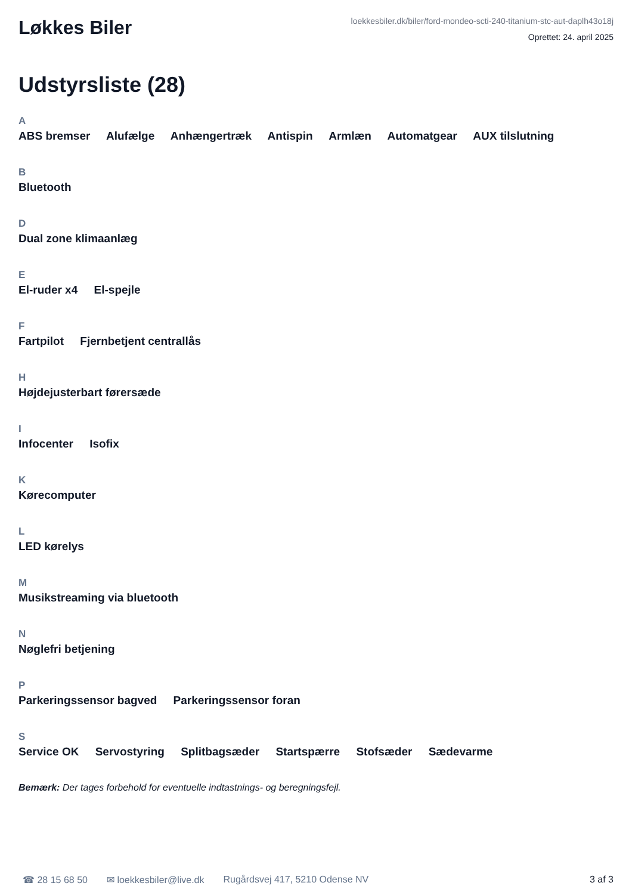Løkkes Biler
loekkesbiler.dk/biler/ford-mondeo-scti-240-titanium-stc-aut-daplh43o18j
Oprettet: 24. april 2025
Udstyrsliste (28)
A
ABS bremser Alufælge Anhængertræk Antispin Armlæn Automatgear AUX tilslutning
B
Bluetooth
D
Dual zone klimaanlæg
E
El-ruder x4 El-spejle
F
Fartpilot Fjernbetjent centrallås
H
Højdejusterbart førersæde
I
Infocenter Isofix
K
Kørecomputer
L
LED kørelys
M
Musikstreaming via bluetooth
N
Nøglefri betjening
P
Parkeringssensor bagved Parkeringssensor foran
S
Service OK Servostyring Splitbagsæder Startspærre Stofsæder Sædevarme
Bemærk: Der tages forbehold for eventuelle indtastnings- og beregningsfejl.
☎ 28 15 68 50 ✉ loekkesbiler@live.dk Rugårdsvej 417, 5210 Odense NV 3 af 3